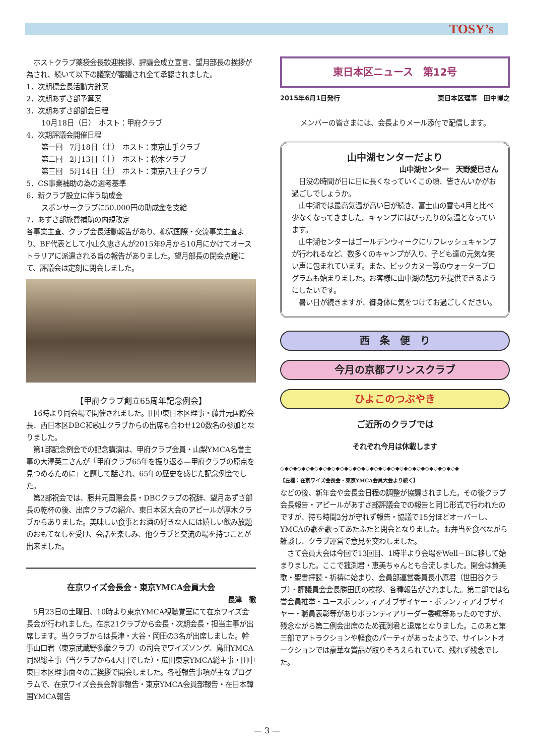TOSY’s
　ホストクラブ薬袋会長歓迎挨拶、評議会成立宣言、望月部長の挨拶が為され、続いて以下の議案が審議され全て承認されました。
1．次期標会長活動方針案
2．次期あずさ部予算案
3．次期あずさ部部会日程
10月18日（日）　ホスト：甲府クラブ
4．次期評議会開催日程
第一回　7月18日（土）　ホスト：東京山手クラブ
第二回　2月13日（土）　ホスト：松本クラブ
第三回　5月14日（土）　ホスト：東京八王子クラブ
5．CS事業補助の為の選考基準
6．新クラブ設立に伴う助成金
スポンサークラブに50,000円の助成金を支給
7．あずさ部旅費補助の内規改定
各事業主査、クラブ会長活動報告があり、柳沢国際・交流事業主査より、BF代表として小山久恵さんが2015年9月から10月にかけてオーストラリアに派遣される旨の報告がありました。望月部長の閉会点鐘にて、評議会は定刻に閉会しました。
【甲府クラブ創立65周年記念例会】
　16時より同会場で開催されました。田中東日本区理事・藤井元国際会長、西日本区DBC和歌山クラブからの出席も合わせ120数名の参加となりました。
　第1部記念例会での記念講演は、甲府クラブ会員・山梨YMCA名誉主事の大澤英二さんが「甲府クラブ65年を振り返る—甲府クラブの原点を見つめるために」と題して話され、65年の歴史を感じた記念例会でした。
　第2部祝会では、藤井元国際会長・DBCクラブの祝辞、望月あずさ部長の乾杯の後、出席クラブの紹介、東日本区大会のアピールが厚木クラブからありました。美味しい食事とお酒の好きな人には嬉しい飲み放題のおもてなしを受け、会話を楽しみ、他クラブと交流の場を持つことが出来ました。
在京ワイズ会長会・東京YMCA会員大会
長津　徹
　5月23日の土曜日、10時より東京YMCA視聴覚室にて在京ワイズ会長会が行われました。在京21クラブから会長・次期会長・担当主事が出席します。当クラブからは長津・大谷・岡田の3名が出席しました。幹事山口君（東京武蔵野多摩クラブ）の司会でワイズソング、島田YMCA同盟総主事（当クラブから4人目でした）・広田東京YMCA総主事・田中東日本区理事面々のご挨拶で開会しました。各種報告事項が主なプログラムで、在京ワイズ会長会幹事報告・東京YMCA会員部報告・在日本韓国YMCA報告
東日本区ニュース　第12号
2015年6月1日発行 東日本区理事　田中博之
メンバーの皆さまには、会長よりメール添付で配信します。
山中湖センターだより
山中湖センター　天野愛巳さん
　日没の時間が日に日に長くなっていくこの頃、皆さんいかがお過ごしでしょうか。
　山中湖では最高気温が高い日が続き、富士山の雪も4月と比べ少なくなってきました。キャンプにはぴったりの気温となっています。
　山中湖センターはゴールデンウィークにリフレッシュキャンプが行われるなど、数多くのキャンプが入り、子ども達の元気な笑い声に包まれています。また、ビックカヌー等のウォータープログラムも始まりました。お客様に山中湖の魅力を提供できるようにしたいです。
　暑い日が続きますが、御身体に気をつけてお過ごしください。
西　条　便　り
今月の京都プリンスクラブ
ひよこのつぶやき
ご近所のクラブでは
それぞれ今月は休載します
◇◆◇◆◇◆◇◆◇◆◇◆◇◆◇◆◇◆◇◆◇◆◇◆◇◆◇◆◇◆◇◆◇◆◇◆◇◆◇◆◇◆
【左欄：在京ワイズ会長会・東京YMCA会員大会より続く】
などの後、新年会や会長会日程の調整が協議されました。その後クラブ会長報告・アピールがあずさ部評議会での報告と同じ形式で行われたのですが、持ち時間2分が守れず報告・協議で15分ほどオーバーし、YMCAの歌を歌ってあたふたと閉会となりました。お弁当を食べながら雑談し、クラブ運営で意見を交わしました。
　さて会員大会は今回で13回目、1時半より会場をWell－Bに移して始まりました。ここで菰渕君・恵美ちゃんとも合流しました。開会は賛美歌・聖書拝読・祈祷に始まり、会員部運営委員長小原君（世田谷クラブ）・評議員会会長勝田氏の挨拶、各種報告がされました。第二部では名誉会員推挙・ユースボランティアオブザイヤー・ボランティアオブザイヤー・職員表彰等がありボランティアリーダー委嘱等あったのですが、残念ながら第二例会出席のため菰渕君と退席となりました。このあと第三部でアトラクションや軽食のパーティがあったようで、サイレントオークションでは豪華な賞品が取りそろえられていて、残れず残念でした。
— 3 —